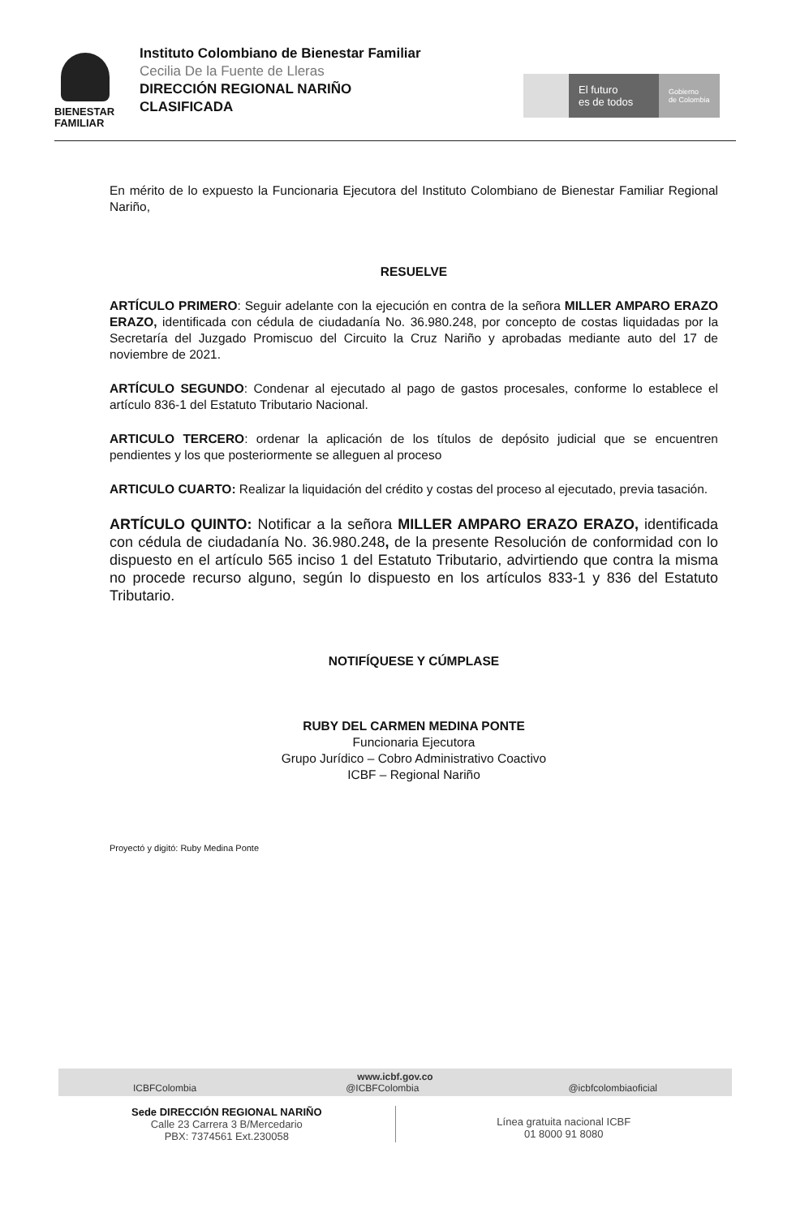BIENESTAR
FAMILIAR
Instituto Colombiano de Bienestar Familiar
Cecilia De la Fuente de Lleras
DIRECCIÓN REGIONAL NARIÑO
CLASIFICADA
El futuro
es de todos
Gobierno
de Colombia
En mérito de lo expuesto la Funcionaria Ejecutora del Instituto Colombiano de Bienestar Familiar Regional Nariño,
RESUELVE
ARTÍCULO PRIMERO: Seguir adelante con la ejecución en contra de la señora MILLER AMPARO ERAZO ERAZO, identificada con cédula de ciudadanía No. 36.980.248, por concepto de costas liquidadas por la Secretaría del Juzgado Promiscuo del Circuito la Cruz Nariño y aprobadas mediante auto del 17 de noviembre de 2021.
ARTÍCULO SEGUNDO: Condenar al ejecutado al pago de gastos procesales, conforme lo establece el artículo 836-1 del Estatuto Tributario Nacional.
ARTICULO TERCERO: ordenar la aplicación de los títulos de depósito judicial que se encuentren pendientes y los que posteriormente se alleguen al proceso
ARTICULO CUARTO: Realizar la liquidación del crédito y costas del proceso al ejecutado, previa tasación.
ARTÍCULO QUINTO: Notificar a la señora MILLER AMPARO ERAZO ERAZO, identificada con cédula de ciudadanía No. 36.980.248, de la presente Resolución de conformidad con lo dispuesto en el artículo 565 inciso 1 del Estatuto Tributario, advirtiendo que contra la misma no procede recurso alguno, según lo dispuesto en los artículos 833-1 y 836 del Estatuto Tributario.
NOTIFÍQUESE Y CÚMPLASE
RUBY DEL CARMEN MEDINA PONTE
Funcionaria Ejecutora
Grupo Jurídico – Cobro Administrativo Coactivo
ICBF – Regional Nariño
Proyectó y digitó: Ruby Medina Ponte
www.icbf.gov.co
ICBFColombia @ICBFColombia @icbfcolombiaoficial
Sede DIRECCIÓN REGIONAL NARIÑO
Calle 23 Carrera 3 B/Mercedario
PBX: 7374561 Ext.230058
Línea gratuita nacional ICBF
01 8000 91 8080